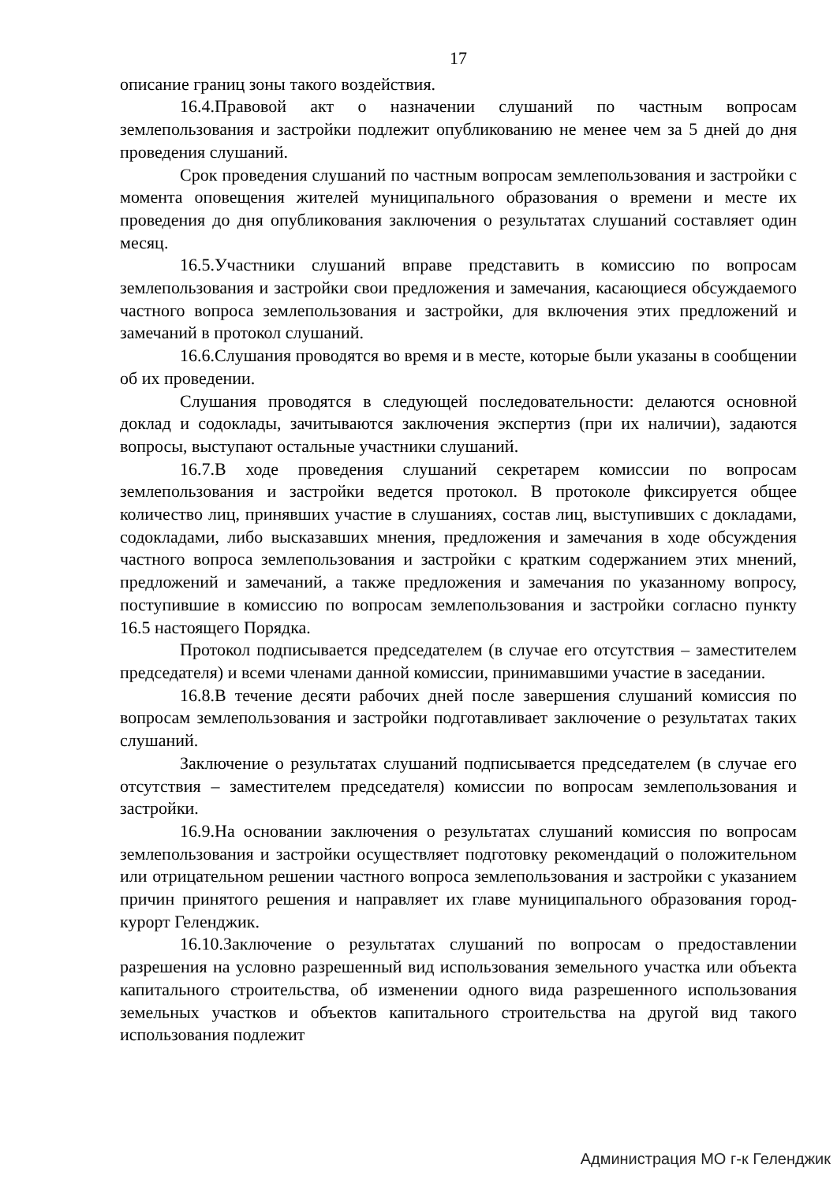17
описание границ зоны такого воздействия.
16.4.Правовой акт о назначении слушаний по частным вопросам землепользования и застройки подлежит опубликованию не менее чем за 5 дней до дня проведения слушаний.
Срок проведения слушаний по частным вопросам землепользования и застройки с момента оповещения жителей муниципального образования о времени и месте их проведения до дня опубликования заключения о результатах слушаний составляет один месяц.
16.5.Участники слушаний вправе представить в комиссию по вопросам землепользования и застройки свои предложения и замечания, касающиеся обсуждаемого частного вопроса землепользования и застройки, для включения этих предложений и замечаний в протокол слушаний.
16.6.Слушания проводятся во время и в месте, которые были указаны в сообщении об их проведении.
Слушания проводятся в следующей последовательности: делаются основной доклад и содоклады, зачитываются заключения экспертиз (при их наличии), задаются вопросы, выступают остальные участники слушаний.
16.7.В ходе проведения слушаний секретарем комиссии по вопросам землепользования и застройки ведется протокол. В протоколе фиксируется общее количество лиц, принявших участие в слушаниях, состав лиц, выступивших с докладами, содокладами, либо высказавших мнения, предложения и замечания в ходе обсуждения частного вопроса землепользования и застройки с кратким содержанием этих мнений, предложений и замечаний, а также предложения и замечания по указанному вопросу, поступившие в комиссию по вопросам землепользования и застройки согласно пункту 16.5 настоящего Порядка.
Протокол подписывается председателем (в случае его отсутствия – заместителем председателя) и всеми членами данной комиссии, принимавшими участие в заседании.
16.8.В течение десяти рабочих дней после завершения слушаний комиссия по вопросам землепользования и застройки подготавливает заключение о результатах таких слушаний.
Заключение о результатах слушаний подписывается председателем (в случае его отсутствия – заместителем председателя) комиссии по вопросам землепользования и застройки.
16.9.На основании заключения о результатах слушаний комиссия по вопросам землепользования и застройки осуществляет подготовку рекомендаций о положительном или отрицательном решении частного вопроса землепользования и застройки с указанием причин принятого решения и направляет их главе муниципального образования город-курорт Геленджик.
16.10.Заключение о результатах слушаний по вопросам о предоставлении разрешения на условно разрешенный вид использования земельного участка или объекта капитального строительства, об изменении одного вида разрешенного использования земельных участков и объектов капитального строительства на другой вид такого использования подлежит
Администрация МО г-к Геленджик